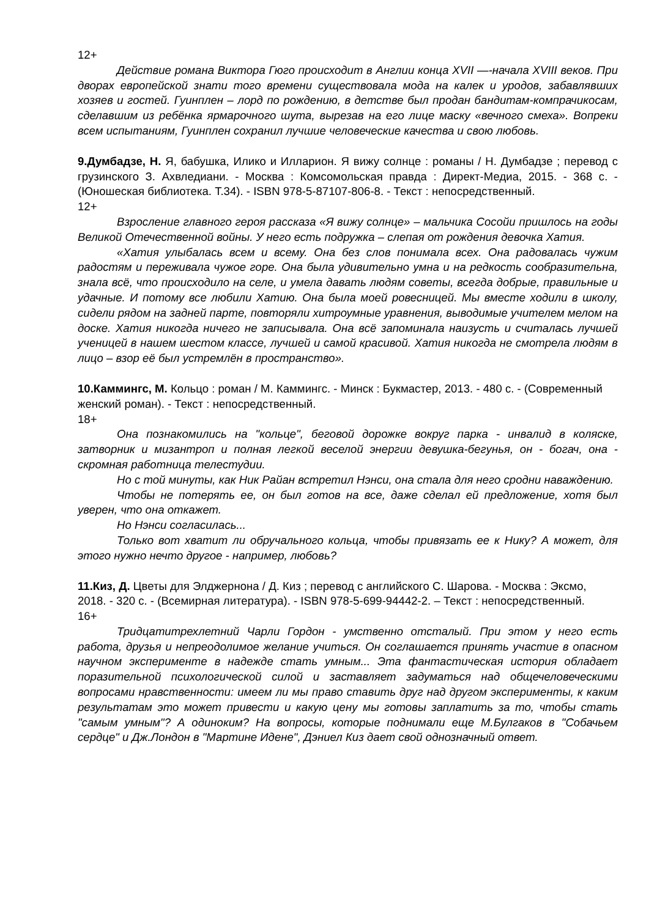12+
Действие романа Виктора Гюго происходит в Англии конца XVII —-начала XVIII веков. При дворах европейской знати того времени существовала мода на калек и уродов, забавлявших хозяев и гостей. Гуинплен – лорд по рождению, в детстве был продан бандитам-компрачикосам, сделавшим из ребёнка ярмарочного шута, вырезав на его лице маску «вечного смеха». Вопреки всем испытаниям, Гуинплен сохранил лучшие человеческие качества и свою любовь.
9.Думбадзе, Н. Я, бабушка, Илико и Илларион. Я вижу солнце : романы / Н. Думбадзе ; перевод с грузинского З. Ахвледиани. - Москва : Комсомольская правда : Директ-Медиа, 2015. - 368 с. - (Юношеская библиотека. Т.34). - ISBN 978-5-87107-806-8. - Текст : непосредственный.
12+
Взросление главного героя рассказа «Я вижу солнце» – мальчика Сосойи пришлось на годы Великой Отечественной войны. У него есть подружка – слепая от рождения девочка Хатия.
«Хатия улыбалась всем и всему. Она без слов понимала всех. Она радовалась чужим радостям и переживала чужое горе. Она была удивительно умна и на редкость сообразительна, знала всё, что происходило на селе, и умела давать людям советы, всегда добрые, правильные и удачные. И потому все любили Хатию. Она была моей ровесницей. Мы вместе ходили в школу, сидели рядом на задней парте, повторяли хитроумные уравнения, выводимые учителем мелом на доске. Хатия никогда ничего не записывала. Она всё запоминала наизусть и считалась лучшей ученицей в нашем шестом классе, лучшей и самой красивой. Хатия никогда не смотрела людям в лицо – взор её был устремлён в пространство».
10.Каммингс, М. Кольцо : роман / М. Каммингс. - Минск : Букмастер, 2013. - 480 с. - (Современный женский роман). - Текст : непосредственный.
18+
Она познакомились на "кольце", беговой дорожке вокруг парка - инвалид в коляске, затворник и мизантроп и полная легкой веселой энергии девушка-бегунья, он - богач, она - скромная работница телестудии.
Но с той минуты, как Ник Райан встретил Нэнси, она стала для него сродни наваждению.
Чтобы не потерять ее, он был готов на все, даже сделал ей предложение, хотя был уверен, что она откажет.
Но Нэнси согласилась...
Только вот хватит ли обручального кольца, чтобы привязать ее к Нику? А может, для этого нужно нечто другое - например, любовь?
11.Киз, Д. Цветы для Элджернона / Д. Киз ; перевод с английского С. Шарова. - Москва : Эксмо, 2018. - 320 с. - (Всемирная литература). - ISBN 978-5-699-94442-2. – Текст : непосредственный.
16+
Тридцатитрехлетний Чарли Гордон - умственно отсталый. При этом у него есть работа, друзья и непреодолимое желание учиться. Он соглашается принять участие в опасном научном эксперименте в надежде стать умным... Эта фантастическая история обладает поразительной психологической силой и заставляет задуматься над общечеловеческими вопросами нравственности: имеем ли мы право ставить друг над другом эксперименты, к каким результатам это может привести и какую цену мы готовы заплатить за то, чтобы стать "самым умным"? А одиноким? На вопросы, которые поднимали еще М.Булгаков в "Собачьем сердце" и Дж.Лондон в "Мартине Идене", Дэниел Киз дает свой однозначный ответ.